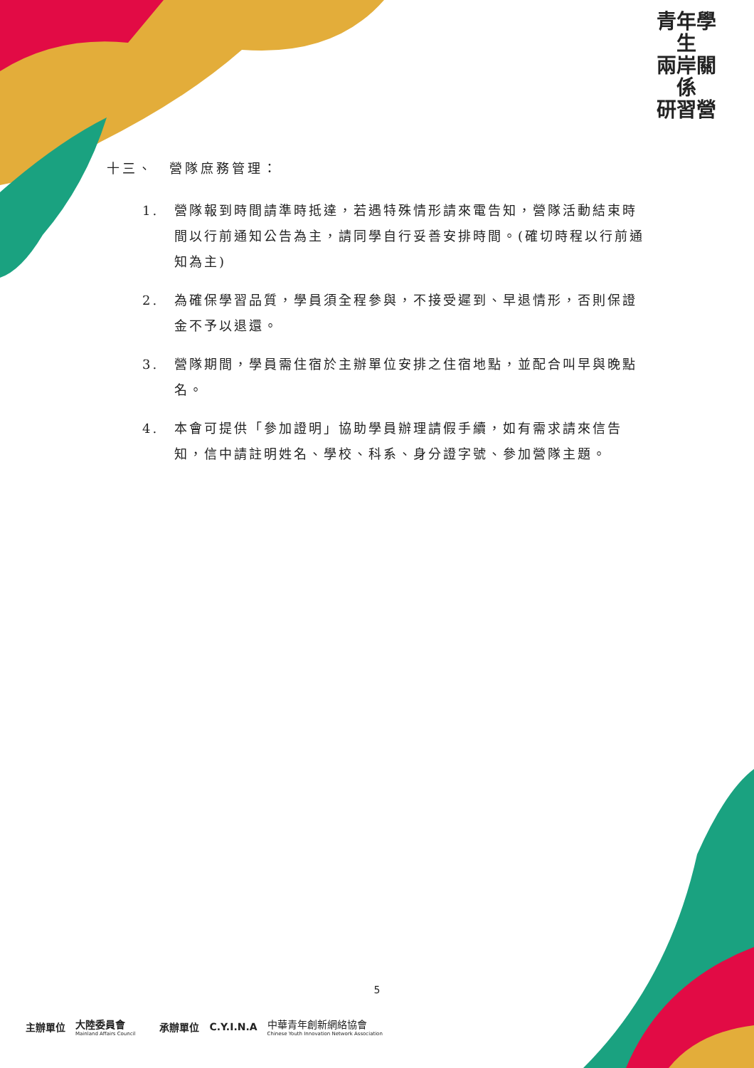青年學生
兩岸關係
研習營
十三、　營隊庶務管理：
1. 營隊報到時間請準時抵達，若遇特殊情形請來電告知，營隊活動結束時間以行前通知公告為主，請同學自行妥善安排時間。(確切時程以行前通知為主)
2. 為確保學習品質，學員須全程參與，不接受遲到、早退情形，否則保證金不予以退還。
3. 營隊期間，學員需住宿於主辦單位安排之住宿地點，並配合叫早與晚點名。
4. 本會可提供「參加證明」協助學員辦理請假手續，如有需求請來信告知，信中請註明姓名、學校、科系、身分證字號、參加營隊主題。
5
主辦單位 大陸委員會
Mainland Affairs Council 承辦單位 C.Y.I.N.A 中華青年創新網絡協會
Chinese Youth Innovation Network Association